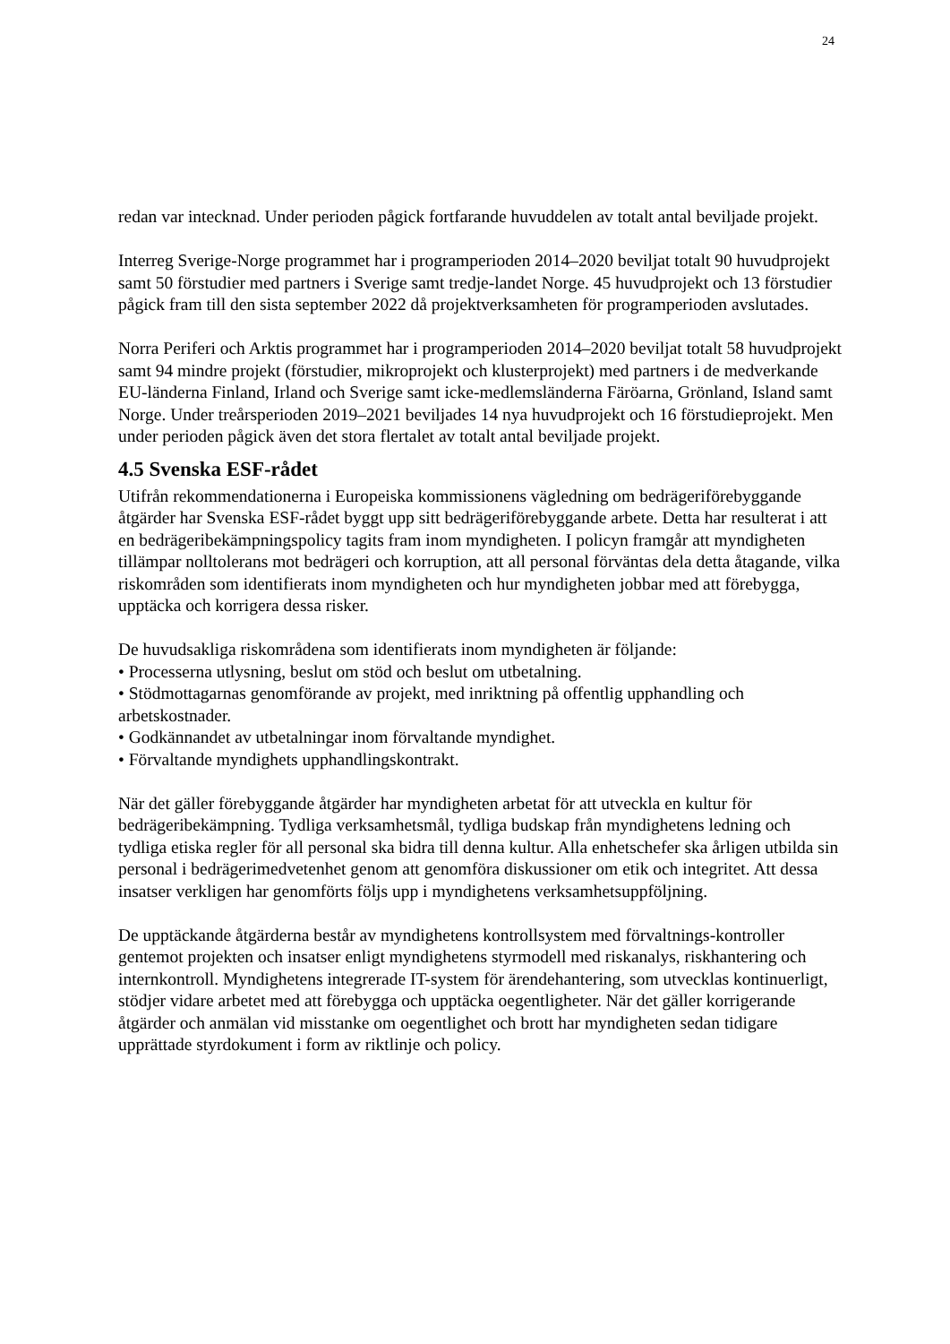24
redan var intecknad. Under perioden pågick fortfarande huvuddelen av totalt antal beviljade projekt.
Interreg Sverige-Norge programmet har i programperioden 2014–2020 beviljat totalt 90 huvudprojekt samt 50 förstudier med partners i Sverige samt tredje-landet Norge. 45 huvudprojekt och 13 förstudier pågick fram till den sista september 2022 då projektverksamheten för programperioden avslutades.
Norra Periferi och Arktis programmet har i programperioden 2014–2020 beviljat totalt 58 huvudprojekt samt 94 mindre projekt (förstudier, mikroprojekt och klusterprojekt) med partners i de medverkande EU-länderna Finland, Irland och Sverige samt icke-medlemsländerna Färöarna, Grönland, Island samt Norge. Under treårsperioden 2019–2021 beviljades 14 nya huvudprojekt och 16 förstudieprojekt. Men under perioden pågick även det stora flertalet av totalt antal beviljade projekt.
4.5 Svenska ESF-rådet
Utifrån rekommendationerna i Europeiska kommissionens vägledning om bedrägeriförebyggande åtgärder har Svenska ESF-rådet byggt upp sitt bedrägeriförebyggande arbete. Detta har resulterat i att en bedrägeribekämpningspolicy tagits fram inom myndigheten. I policyn framgår att myndigheten tillämpar nolltolerans mot bedrägeri och korruption, att all personal förväntas dela detta åtagande, vilka riskområden som identifierats inom myndigheten och hur myndigheten jobbar med att förebygga, upptäcka och korrigera dessa risker.
De huvudsakliga riskområdena som identifierats inom myndigheten är följande:
• Processerna utlysning, beslut om stöd och beslut om utbetalning.
• Stödmottagarnas genomförande av projekt, med inriktning på offentlig upphandling och arbetskostnader.
• Godkännandet av utbetalningar inom förvaltande myndighet.
• Förvaltande myndighets upphandlingskontrakt.
När det gäller förebyggande åtgärder har myndigheten arbetat för att utveckla en kultur för bedrägeribekämpning. Tydliga verksamhetsmål, tydliga budskap från myndighetens ledning och tydliga etiska regler för all personal ska bidra till denna kultur. Alla enhetschefer ska årligen utbilda sin personal i bedrägerimedvetenhet genom att genomföra diskussioner om etik och integritet. Att dessa insatser verkligen har genomförts följs upp i myndighetens verksamhetsuppföljning.
De upptäckande åtgärderna består av myndighetens kontrollsystem med förvaltnings-kontroller gentemot projekten och insatser enligt myndighetens styrmodell med riskanalys, riskhantering och internkontroll. Myndighetens integrerade IT-system för ärendehantering, som utvecklas kontinuerligt, stödjer vidare arbetet med att förebygga och upptäcka oegentligheter. När det gäller korrigerande åtgärder och anmälan vid misstanke om oegentlighet och brott har myndigheten sedan tidigare upprättade styrdokument i form av riktlinje och policy.